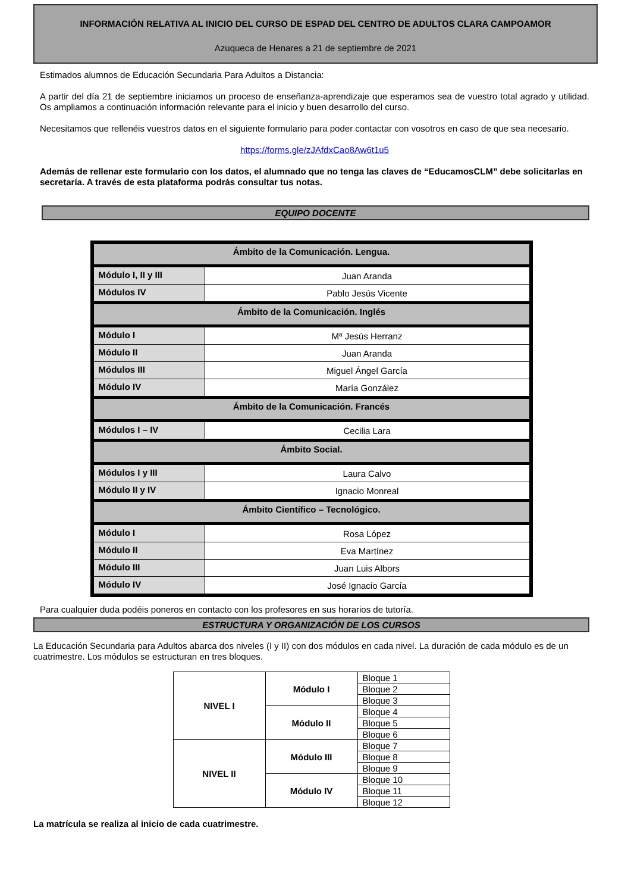INFORMACIÓN RELATIVA AL INICIO DEL CURSO DE ESPAD DEL CENTRO DE ADULTOS CLARA CAMPOAMOR
Azuqueca de Henares a 21 de septiembre de 2021
Estimados alumnos de Educación Secundaria Para Adultos a Distancia:
A partir del día 21 de septiembre iniciamos un proceso de enseñanza-aprendizaje que esperamos sea de vuestro total agrado y utilidad. Os ampliamos a continuación información relevante para el inicio y buen desarrollo del curso.
Necesitamos que rellenéis vuestros datos en el siguiente formulario para poder contactar con vosotros en caso de que sea necesario.
https://forms.gle/zJAfdxCao8Aw6t1u5
Además de rellenar este formulario con los datos, el alumnado que no tenga las claves de “EducamosCLM” debe solicitarlas en secretaría. A través de esta plataforma podrás consultar tus notas.
EQUIPO DOCENTE
| Ámbito de la Comunicación. Lengua. | |
| Módulo I, II y III | Juan Aranda |
| Módulos IV | Pablo Jesús Vicente |
| Ámbito de la Comunicación. Inglés | |
| Módulo I | Mª Jesús Herranz |
| Módulo II | Juan Aranda |
| Módulos III | Miguel Ángel García |
| Módulo IV | María González |
| Ámbito de la Comunicación. Francés | |
| Módulos I – IV | Cecilia Lara |
| Ámbito Social. | |
| Módulos I y III | Laura Calvo |
| Módulo II y IV | Ignacio Monreal |
| Ámbito Científico – Tecnológico. | |
| Módulo I | Rosa López |
| Módulo II | Eva Martínez |
| Módulo III | Juan Luis Albors |
| Módulo IV | José Ignacio García |
Para cualquier duda podéis poneros en contacto con los profesores en sus horarios de tutoría.
ESTRUCTURA Y ORGANIZACIÓN DE LOS CURSOS
La Educación Secundaria para Adultos abarca dos niveles (I y II) con dos módulos en cada nivel. La duración de cada módulo es de un cuatrimestre. Los módulos se estructuran en tres bloques.
| NIVEL I | Módulo I | Bloque 1 |
| | | Bloque 2 |
| | | Bloque 3 |
| | Módulo II | Bloque 4 |
| | | Bloque 5 |
| | | Bloque 6 |
| NIVEL II | Módulo III | Bloque 7 |
| | | Bloque 8 |
| | | Bloque 9 |
| | Módulo IV | Bloque 10 |
| | | Bloque 11 |
| | | Bloque 12 |
La matrícula se realiza al inicio de cada cuatrimestre.